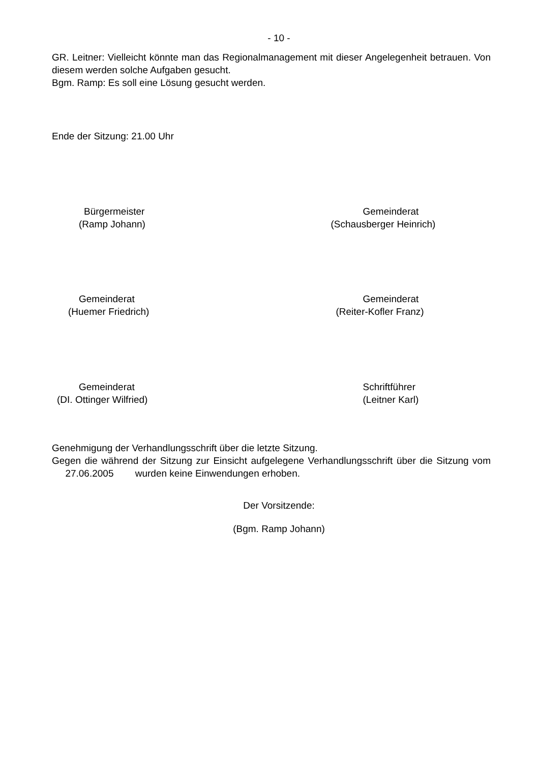- 10 -
GR. Leitner: Vielleicht könnte man das Regionalmanagement mit dieser Angelegenheit betrauen. Von diesem werden solche Aufgaben gesucht.
Bgm. Ramp: Es soll eine Lösung gesucht werden.
Ende der Sitzung: 21.00 Uhr
Bürgermeister
(Ramp Johann)
Gemeinderat
(Schausberger Heinrich)
Gemeinderat
(Huemer Friedrich)
Gemeinderat
(Reiter-Kofler Franz)
Gemeinderat
(DI. Ottinger Wilfried)
Schriftführer
(Leitner Karl)
Genehmigung der Verhandlungsschrift über die letzte Sitzung.
Gegen die während der Sitzung zur Einsicht aufgelegene Verhandlungsschrift über die Sitzung vom 27.06.2005 wurden keine Einwendungen erhoben.
Der Vorsitzende:
(Bgm. Ramp Johann)